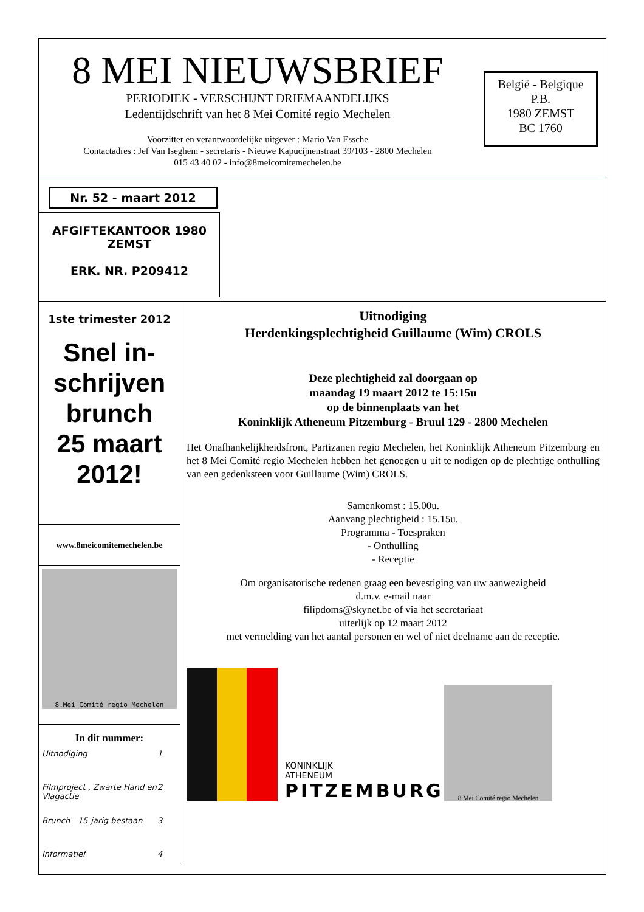8 MEI NIEUWSBRIEF
PERIODIEK - VERSCHIJNT DRIEMAANDELIJKS
Ledentijdschrift van het 8 Mei Comité regio Mechelen
Voorzitter en verantwoordelijke uitgever : Mario Van Essche
Contactadres : Jef Van Iseghem - secretaris - Nieuwe Kapucijnenstraat 39/103 - 2800 Mechelen
015 43 40 02 - info@8meicomitemechelen.be
België - Belgique
P.B.
1980 ZEMST
BC 1760
Nr. 52 - maart 2012
AFGIFTEKANTOOR 1980
ZEMST
ERK. NR. P209412
1ste trimester 2012
Snel in-
schrijven
brunch
25 maart
2012!
www.8meicomitemechelen.be
8.Mei Comité regio Mechelen
In dit nummer:
Uitnodiging 1
Filmproject , Zwarte Hand en Vlagactie 2
Brunch - 15-jarig bestaan 3
Informatief 4
Uitnodiging
Herdenkingsplechtigheid Guillaume (Wim) CROLS
Deze plechtigheid zal doorgaan op
maandag 19 maart 2012 te 15:15u
op de binnenplaats van het
Koninklijk Atheneum Pitzemburg - Bruul 129 - 2800 Mechelen
Het Onafhankelijkheidsfront, Partizanen regio Mechelen, het Koninklijk Atheneum Pitzemburg en het 8 Mei Comité regio Mechelen hebben het genoegen u uit te nodigen op de plechtige onthulling van een gedenksteen voor Guillaume (Wim) CROLS.
Samenkomst : 15.00u.
Aanvang plechtigheid : 15.15u.
Programma - Toespraken
- Onthulling
- Receptie
Om organisatorische redenen graag een bevestiging van uw aanwezigheid
d.m.v. e-mail naar
filipdoms@skynet.be of via het secretariaat
uiterlijk op 12 maart 2012
met vermelding van het aantal personen en wel of niet deelname aan de receptie.
KONINKLIJK
ATHENEUM
PITZEMBURG
8 Mei Comité regio Mechelen